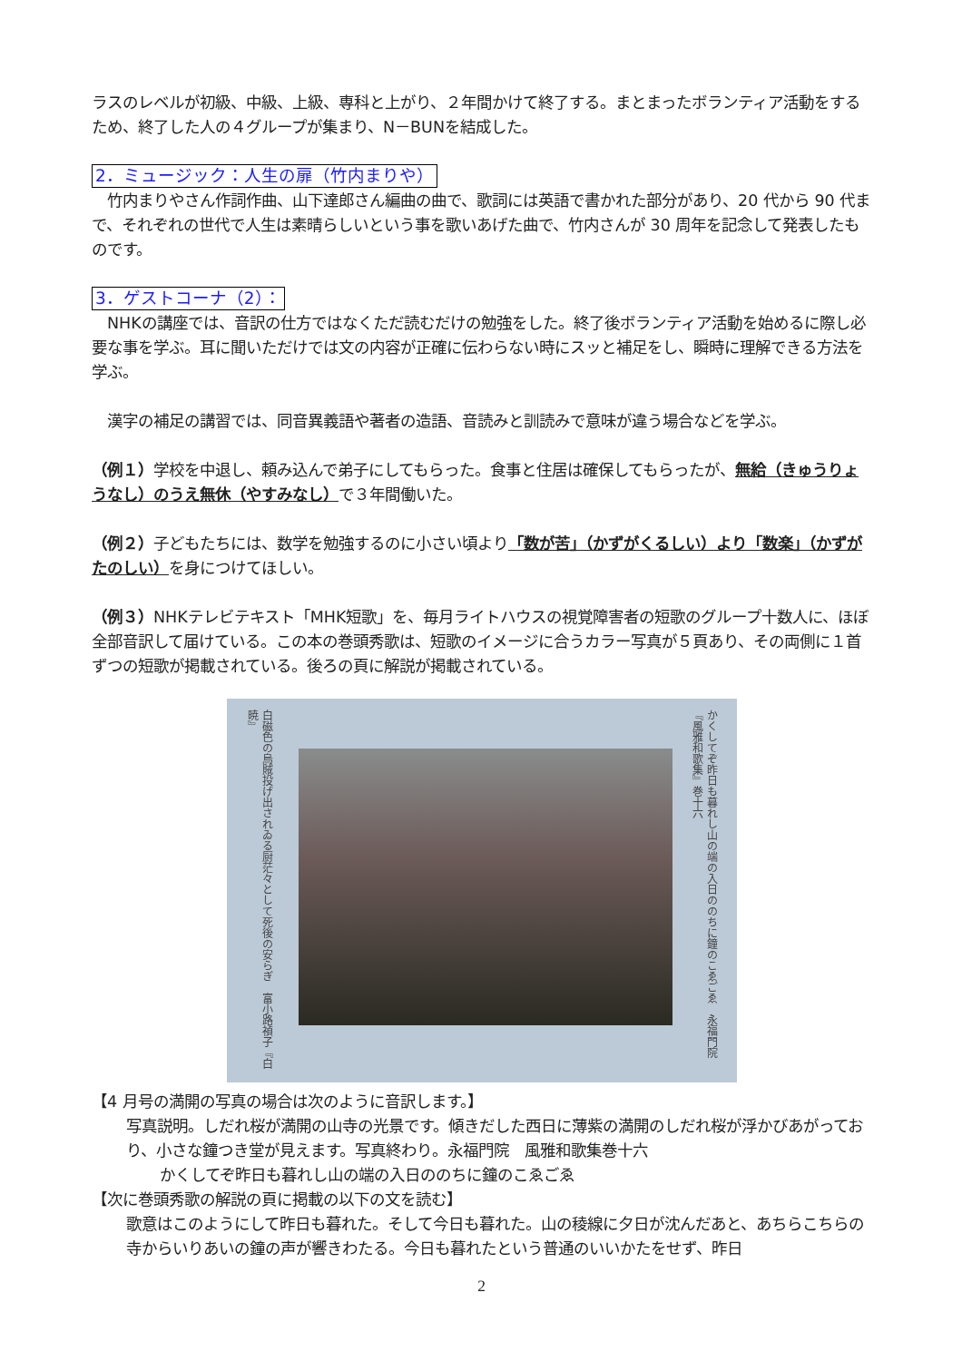ラスのレベルが初級、中級、上級、専科と上がり、２年間かけて終了する。まとまったボランティア活動をするため、終了した人の４グループが集まり、N－BUNを結成した。
2．ミュージック：人生の扉（竹内まりや）
　竹内まりやさん作詞作曲、山下達郎さん編曲の曲で、歌詞には英語で書かれた部分があり、20 代から 90 代まで、それぞれの世代で人生は素晴らしいという事を歌いあげた曲で、竹内さんが 30 周年を記念して発表したものです。
3．ゲストコーナ（2）：
　NHKの講座では、音訳の仕方ではなくただ読むだけの勉強をした。終了後ボランティア活動を始めるに際し必要な事を学ぶ。耳に聞いただけでは文の内容が正確に伝わらない時にスッと補足をし、瞬時に理解できる方法を学ぶ。
　漢字の補足の講習では、同音異義語や著者の造語、音読みと訓読みで意味が違う場合などを学ぶ。
（例１）学校を中退し、頼み込んで弟子にしてもらった。食事と住居は確保してもらったが、無給（きゅうりょうなし）のうえ無休（やすみなし）で３年間働いた。
（例２）子どもたちには、数学を勉強するのに小さい頃より「数が苦」（かずがくるしい）より「数楽」（かずがたのしい）を身につけてほしい。
（例３）NHKテレビテキスト「MHK短歌」を、毎月ライトハウスの視覚障害者の短歌のグループ十数人に、ほぼ全部音訳して届けている。この本の巻頭秀歌は、短歌のイメージに合うカラー写真が５頁あり、その両側に１首ずつの短歌が掲載されている。後ろの頁に解説が掲載されている。
白磁色の烏賊投げ出されゐる厨茫々として死後の安らぎ　富小路禎子『白暁』
かくしてぞ昨日も暮れし山の端の入日ののちに鐘のこゑごゑ　永福門院『風雅和歌集』巻十六
【4 月号の満開の写真の場合は次のように音訳します。】
写真説明。しだれ桜が満開の山寺の光景です。傾きだした西日に薄紫の満開のしだれ桜が浮かびあがっており、小さな鐘つき堂が見えます。写真終わり。永福門院　風雅和歌集巻十六
かくしてぞ昨日も暮れし山の端の入日ののちに鐘のこゑごゑ
【次に巻頭秀歌の解説の頁に掲載の以下の文を読む】
歌意はこのようにして昨日も暮れた。そして今日も暮れた。山の稜線に夕日が沈んだあと、あちらこちらの寺からいりあいの鐘の声が響きわたる。今日も暮れたという普通のいいかたをせず、昨日
2